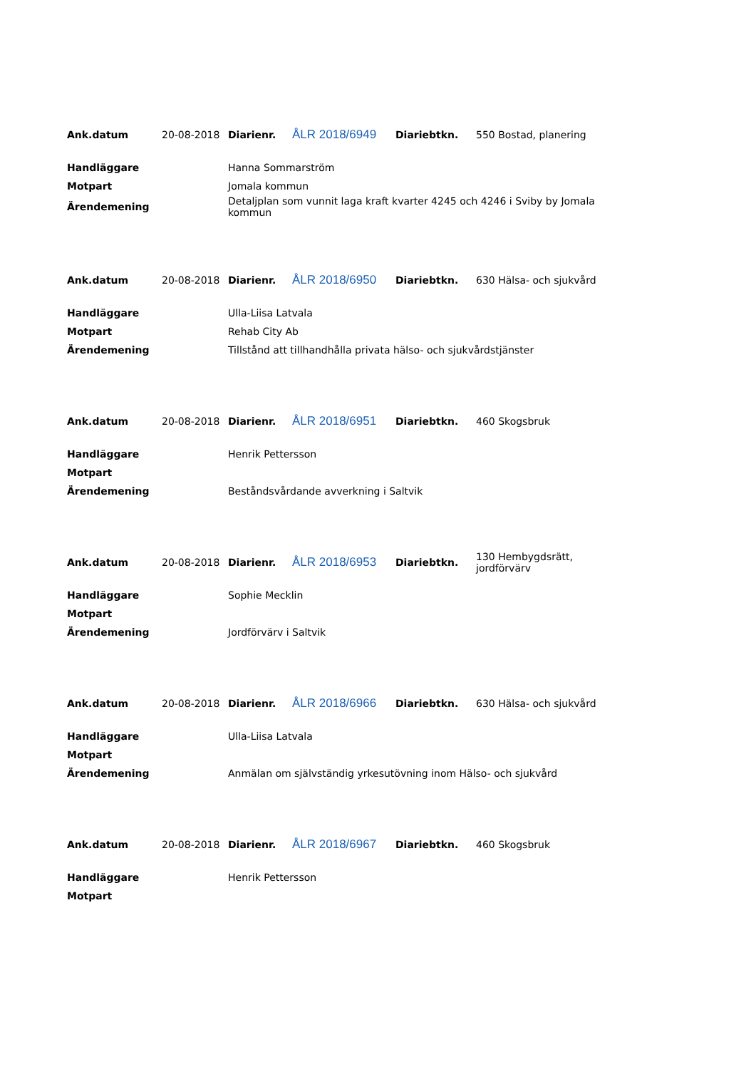| Ank.datum | 20-08-2018 | Diarienr. | ÅLR 2018/6949 | Diariebtkn. | 550 Bostad, planering |
| Handläggare | | Hanna Sommarström | | | |
| Motpart | | Jomala kommun | | | |
| Ärendemening | | Detaljplan som vunnit laga kraft kvarter 4245 och 4246 i Sviby by Jomala kommun | | | |
| Ank.datum | 20-08-2018 | Diarienr. | ÅLR 2018/6950 | Diariebtkn. | 630 Hälsa- och sjukvård |
| Handläggare | | Ulla-Liisa Latvala | | | |
| Motpart | | Rehab City Ab | | | |
| Ärendemening | | Tillstånd att tillhandhålla privata hälso- och sjukvårdstjänster | | | |
| Ank.datum | 20-08-2018 | Diarienr. | ÅLR 2018/6951 | Diariebtkn. | 460 Skogsbruk |
| Handläggare | | Henrik Pettersson | | | |
| Motpart | | | | | |
| Ärendemening | | Beståndsvårdande avverkning i Saltvik | | | |
| Ank.datum | 20-08-2018 | Diarienr. | ÅLR 2018/6953 | Diariebtkn. | 130 Hembygdsrätt, jordförvärv |
| Handläggare | | Sophie Mecklin | | | |
| Motpart | | | | | |
| Ärendemening | | Jordförvärv i Saltvik | | | |
| Ank.datum | 20-08-2018 | Diarienr. | ÅLR 2018/6966 | Diariebtkn. | 630 Hälsa- och sjukvård |
| Handläggare | | Ulla-Liisa Latvala | | | |
| Motpart | | | | | |
| Ärendemening | | Anmälan om självständig yrkesutövning inom Hälso- och sjukvård | | | |
| Ank.datum | 20-08-2018 | Diarienr. | ÅLR 2018/6967 | Diariebtkn. | 460 Skogsbruk |
| Handläggare | | Henrik Pettersson | | | |
| Motpart | | | | | |